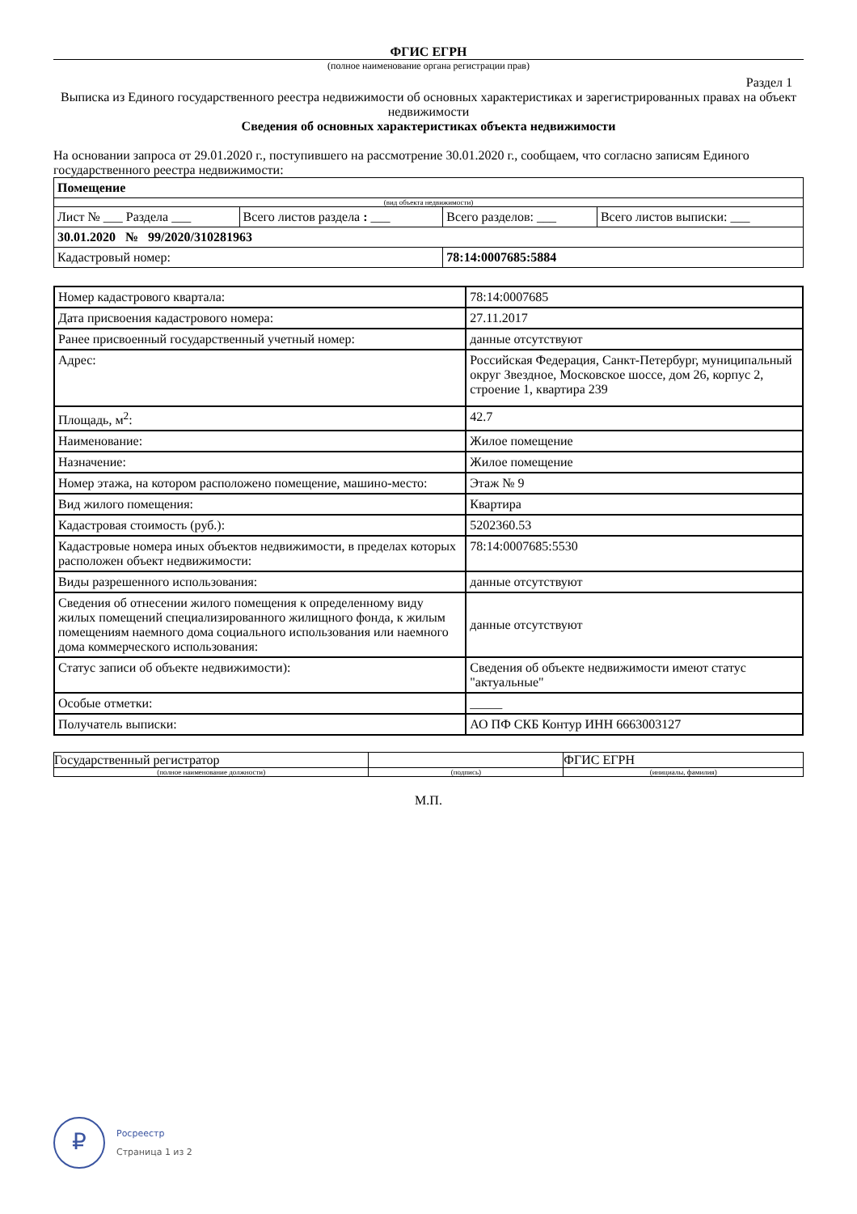ФГИС ЕГРН
(полное наименование органа регистрации прав)
Раздел 1
Выписка из Единого государственного реестра недвижимости об основных характеристиках и зарегистрированных правах на объект недвижимости
Сведения об основных характеристиках объекта недвижимости
На основании запроса от 29.01.2020 г., поступившего на рассмотрение 30.01.2020 г., сообщаем, что согласно записям Единого государственного реестра недвижимости:
| Помещение | | | |
| (вид объекта недвижимости) | | | |
| Лист № ___ Раздела ___ | Всего листов раздела : ___ | Всего разделов: ___ | Всего листов выписки: ___ |
| 30.01.2020 № 99/2020/310281963 | | | |
| Кадастровый номер: | | 78:14:0007685:5884 | |
| Номер кадастрового квартала: | 78:14:0007685 |
| Дата присвоения кадастрового номера: | 27.11.2017 |
| Ранее присвоенный государственный учетный номер: | данные отсутствуют |
| Адрес: | Российская Федерация, Санкт-Петербург, муниципальный округ Звездное, Московское шоссе, дом 26, корпус 2, строение 1, квартира 239 |
| Площадь, м<sup>2</sup>: | 42.7 |
| Наименование: | Жилое помещение |
| Назначение: | Жилое помещение |
| Номер этажа, на котором расположено помещение, машино-место: | Этаж № 9 |
| Вид жилого помещения: | Квартира |
| Кадастровая стоимость (руб.): | 5202360.53 |
| Кадастровые номера иных объектов недвижимости, в пределах которых расположен объект недвижимости: | 78:14:0007685:5530 |
| Виды разрешенного использования: | данные отсутствуют |
| Сведения об отнесении жилого помещения к определенному виду жилых помещений специализированного жилищного фонда, к жилым помещениям наемного дома социального использования или наемного дома коммерческого использования: | данные отсутствуют |
| Статус записи об объекте недвижимости): | Сведения об объекте недвижимости имеют статус "актуальные" |
| Особые отметки: | _____ |
| Получатель выписки: | АО ПФ СКБ Контур ИНН 6663003127 |
| Государственный регистратор | | ФГИС ЕГРН |
| (полное наименование должности) | (подпись) | (инициалы, фамилия) |
М.П.
₽
Росреестр
Страница 1 из 2